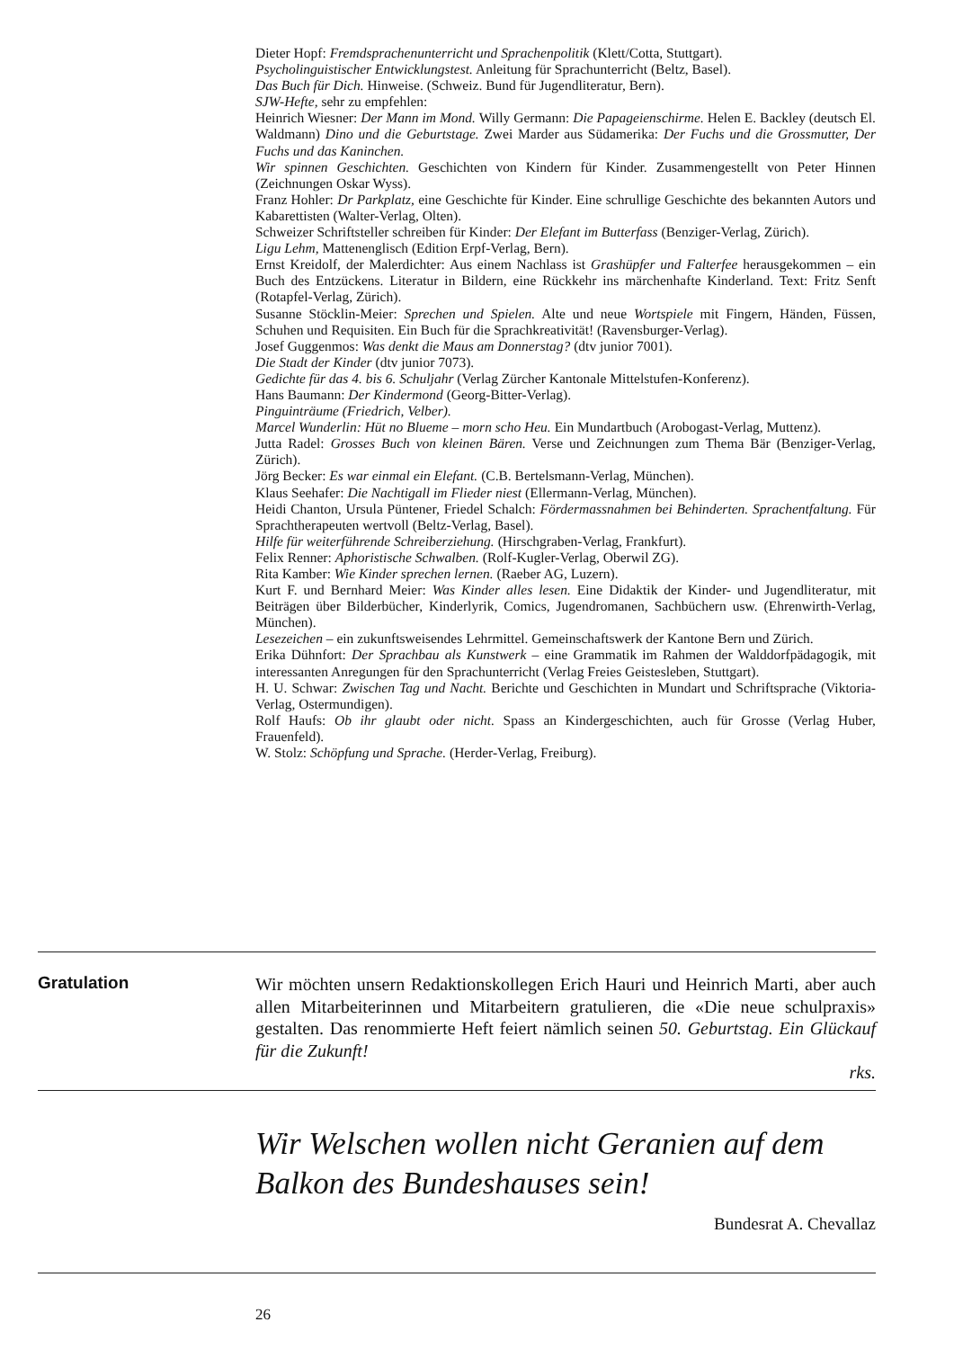Dieter Hopf: Fremdsprachenunterricht und Sprachenpolitik (Klett/Cotta, Stuttgart).
Psycholinguistischer Entwicklungstest. Anleitung für Sprachunterricht (Beltz, Basel).
Das Buch für Dich. Hinweise. (Schweiz. Bund für Jugendliteratur, Bern).
SJW-Hefte, sehr zu empfehlen:
Heinrich Wiesner: Der Mann im Mond. Willy Germann: Die Papageienschirme. Helen E. Backley (deutsch El. Waldmann) Dino und die Geburtstage. Zwei Marder aus Südamerika: Der Fuchs und die Grossmutter, Der Fuchs und das Kaninchen.
Wir spinnen Geschichten. Geschichten von Kindern für Kinder. Zusammengestellt von Peter Hinnen (Zeichnungen Oskar Wyss).
Franz Hohler: Dr Parkplatz, eine Geschichte für Kinder. Eine schrullige Geschichte des bekannten Autors und Kabarettisten (Walter-Verlag, Olten).
Schweizer Schriftsteller schreiben für Kinder: Der Elefant im Butterfass (Benziger-Verlag, Zürich).
Ligu Lehm, Mattenenglisch (Edition Erpf-Verlag, Bern).
Ernst Kreidolf, der Malerdichter: Aus einem Nachlass ist Grashüpfer und Falterfee herausgekommen – ein Buch des Entzückens. Literatur in Bildern, eine Rückkehr ins märchenhafte Kinderland. Text: Fritz Senft (Rotapfel-Verlag, Zürich).
Susanne Stöcklin-Meier: Sprechen und Spielen. Alte und neue Wortspiele mit Fingern, Händen, Füssen, Schuhen und Requisiten. Ein Buch für die Sprachkreativität! (Ravensburger-Verlag).
Josef Guggenmos: Was denkt die Maus am Donnerstag? (dtv junior 7001).
Die Stadt der Kinder (dtv junior 7073).
Gedichte für das 4. bis 6. Schuljahr (Verlag Zürcher Kantonale Mittelstufen-Konferenz).
Hans Baumann: Der Kindermond (Georg-Bitter-Verlag).
Pinguinträume (Friedrich, Velber).
Marcel Wunderlin: Hüt no Blueme – morn scho Heu. Ein Mundartbuch (Arobogast-Verlag, Muttenz).
Jutta Radel: Grosses Buch von kleinen Bären. Verse und Zeichnungen zum Thema Bär (Benziger-Verlag, Zürich).
Jörg Becker: Es war einmal ein Elefant. (C.B. Bertelsmann-Verlag, München).
Klaus Seehafer: Die Nachtigall im Flieder niest (Ellermann-Verlag, München).
Heidi Chanton, Ursula Püntener, Friedel Schalch: Fördermassnahmen bei Behinderten. Sprachentfaltung. Für Sprachtherapeuten wertvoll (Beltz-Verlag, Basel).
Hilfe für weiterführende Schreiberziehung. (Hirschgraben-Verlag, Frankfurt).
Felix Renner: Aphoristische Schwalben. (Rolf-Kugler-Verlag, Oberwil ZG).
Rita Kamber: Wie Kinder sprechen lernen. (Raeber AG, Luzern).
Kurt F. und Bernhard Meier: Was Kinder alles lesen. Eine Didaktik der Kinder- und Jugendliteratur, mit Beiträgen über Bilderbücher, Kinderlyrik, Comics, Jugendromanen, Sachbüchern usw. (Ehrenwirth-Verlag, München).
Lesezeichen – ein zukunftsweisendes Lehrmittel. Gemeinschaftswerk der Kantone Bern und Zürich.
Erika Dühnfort: Der Sprachbau als Kunstwerk – eine Grammatik im Rahmen der Walddorfpädagogik, mit interessanten Anregungen für den Sprachunterricht (Verlag Freies Geistesleben, Stuttgart).
H. U. Schwar: Zwischen Tag und Nacht. Berichte und Geschichten in Mundart und Schriftsprache (Viktoria-Verlag, Ostermundigen).
Rolf Haufs: Ob ihr glaubt oder nicht. Spass an Kindergeschichten, auch für Grosse (Verlag Huber, Frauenfeld).
W. Stolz: Schöpfung und Sprache. (Herder-Verlag, Freiburg).
Gratulation
Wir möchten unsern Redaktionskollegen Erich Hauri und Heinrich Marti, aber auch allen Mitarbeiterinnen und Mitarbeitern gratulieren, die «Die neue schulpraxis» gestalten. Das renommierte Heft feiert nämlich seinen 50. Geburtstag. Ein Glückauf für die Zukunft!
rks.
Wir Welschen wollen nicht Geranien auf dem Balkon des Bundeshauses sein!
Bundesrat A. Chevallaz
26